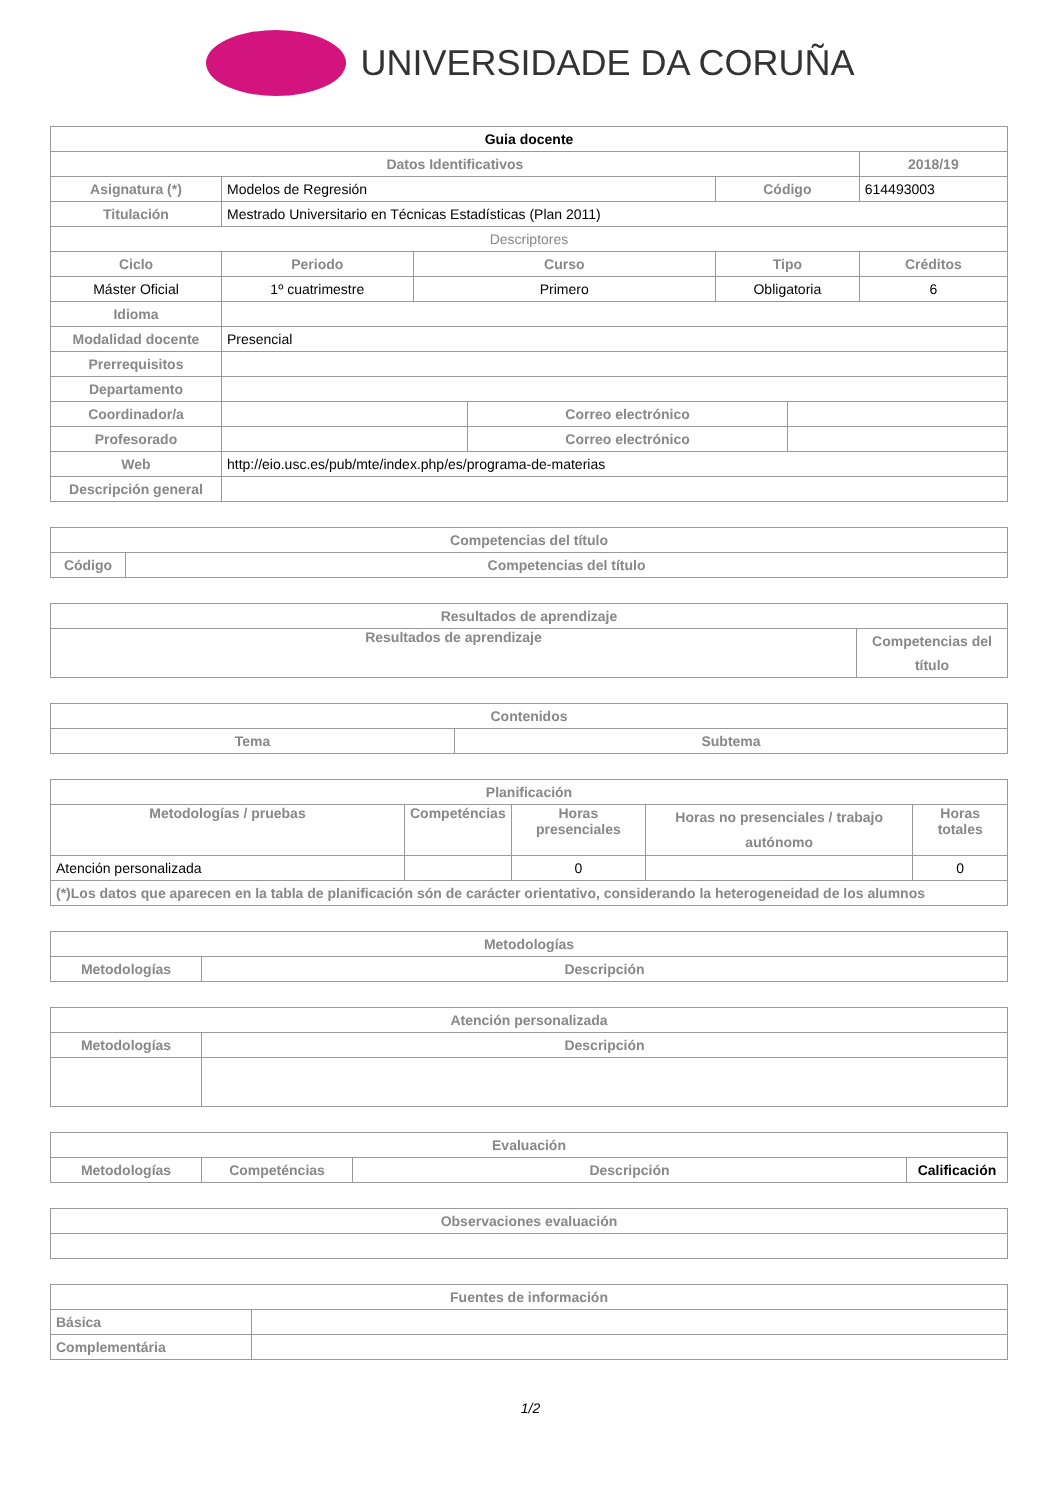UNIVERSIDADE DA CORUÑA
| Guia docente | | | | | | | |
| Datos Identificativos | | | | | | | 2018/19 |
| Asignatura (*) | Modelos de Regresión | | | | Código | | 614493003 |
| Titulación | Mestrado Universitario en Técnicas Estadísticas (Plan 2011) | | | | | | |
| Descriptores | | | | | | | |
| Ciclo | | Periodo | Curso | | Tipo | | Créditos |
| Máster Oficial | | 1º cuatrimestre | Primero | | Obligatoria | | 6 |
| Idioma | | | | | | | |
| Modalidad docente | Presencial | | | | | | |
| Prerrequisitos | | | | | | | |
| Departamento | | | | | | | |
| Coordinador/a | | | | Correo electrónico | | | |
| Profesorado | | | | Correo electrónico | | | |
| Web | http://eio.usc.es/pub/mte/index.php/es/programa-de-materias | | | | | | |
| Descripción general | | | | | | | |
| Competencias del título | |
| --- | --- |
| Código | Competencias del título |
| Resultados de aprendizaje | |
| --- | --- |
| Resultados de aprendizaje | Competencias del título |
| Contenidos | |
| --- | --- |
| Tema | Subtema |
| Planificación | | | | |
| --- | --- | --- | --- | --- |
| Metodologías / pruebas | Competéncias | Horas presenciales | Horas no presenciales / trabajo autónomo | Horas totales |
| Atención personalizada | | 0 | | 0 |
| (*)Los datos que aparecen en la tabla de planificación són de carácter orientativo, considerando la heterogeneidad de los alumnos | | | | |
| Metodologías | |
| --- | --- |
| Metodologías | Descripción |
| Atención personalizada | |
| --- | --- |
| Metodologías | Descripción |
| Evaluación | | | |
| --- | --- | --- | --- |
| Metodologías | Competéncias | Descripción | Calificación |
| Observaciones evaluación |
| --- |
| Fuentes de información | |
| --- | --- |
| Básica | |
| Complementária | |
1/2